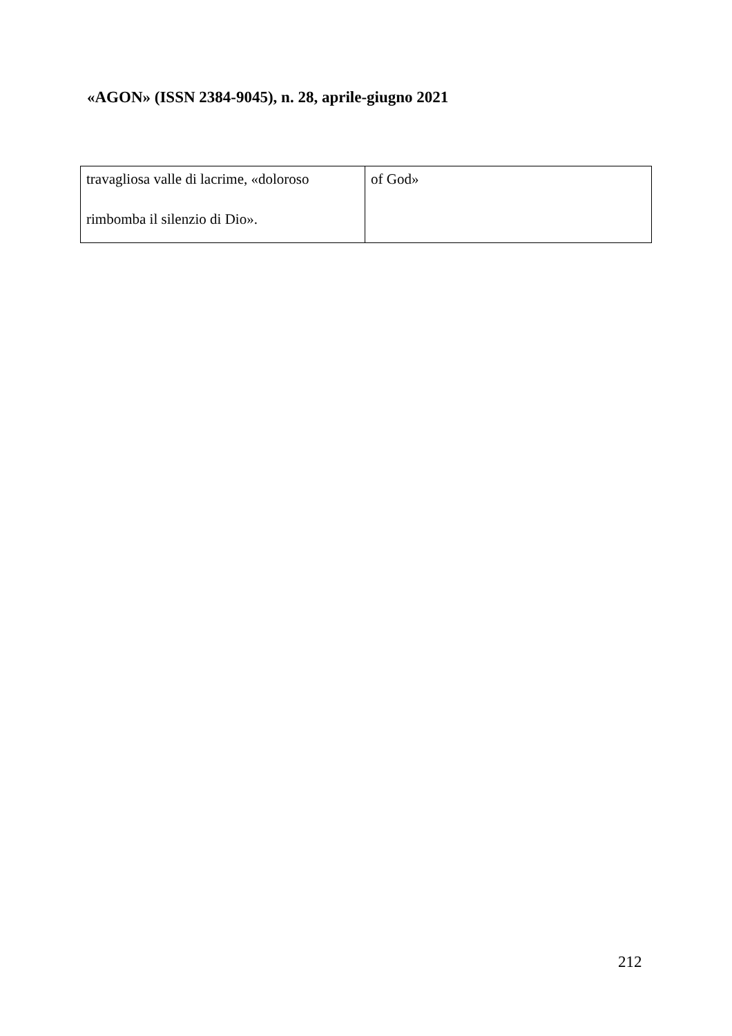«AGON» (ISSN 2384-9045), n. 28, aprile-giugno 2021
| travagliosa valle di lacrime, «doloroso rimbomba il silenzio di Dio». | of God» |
212